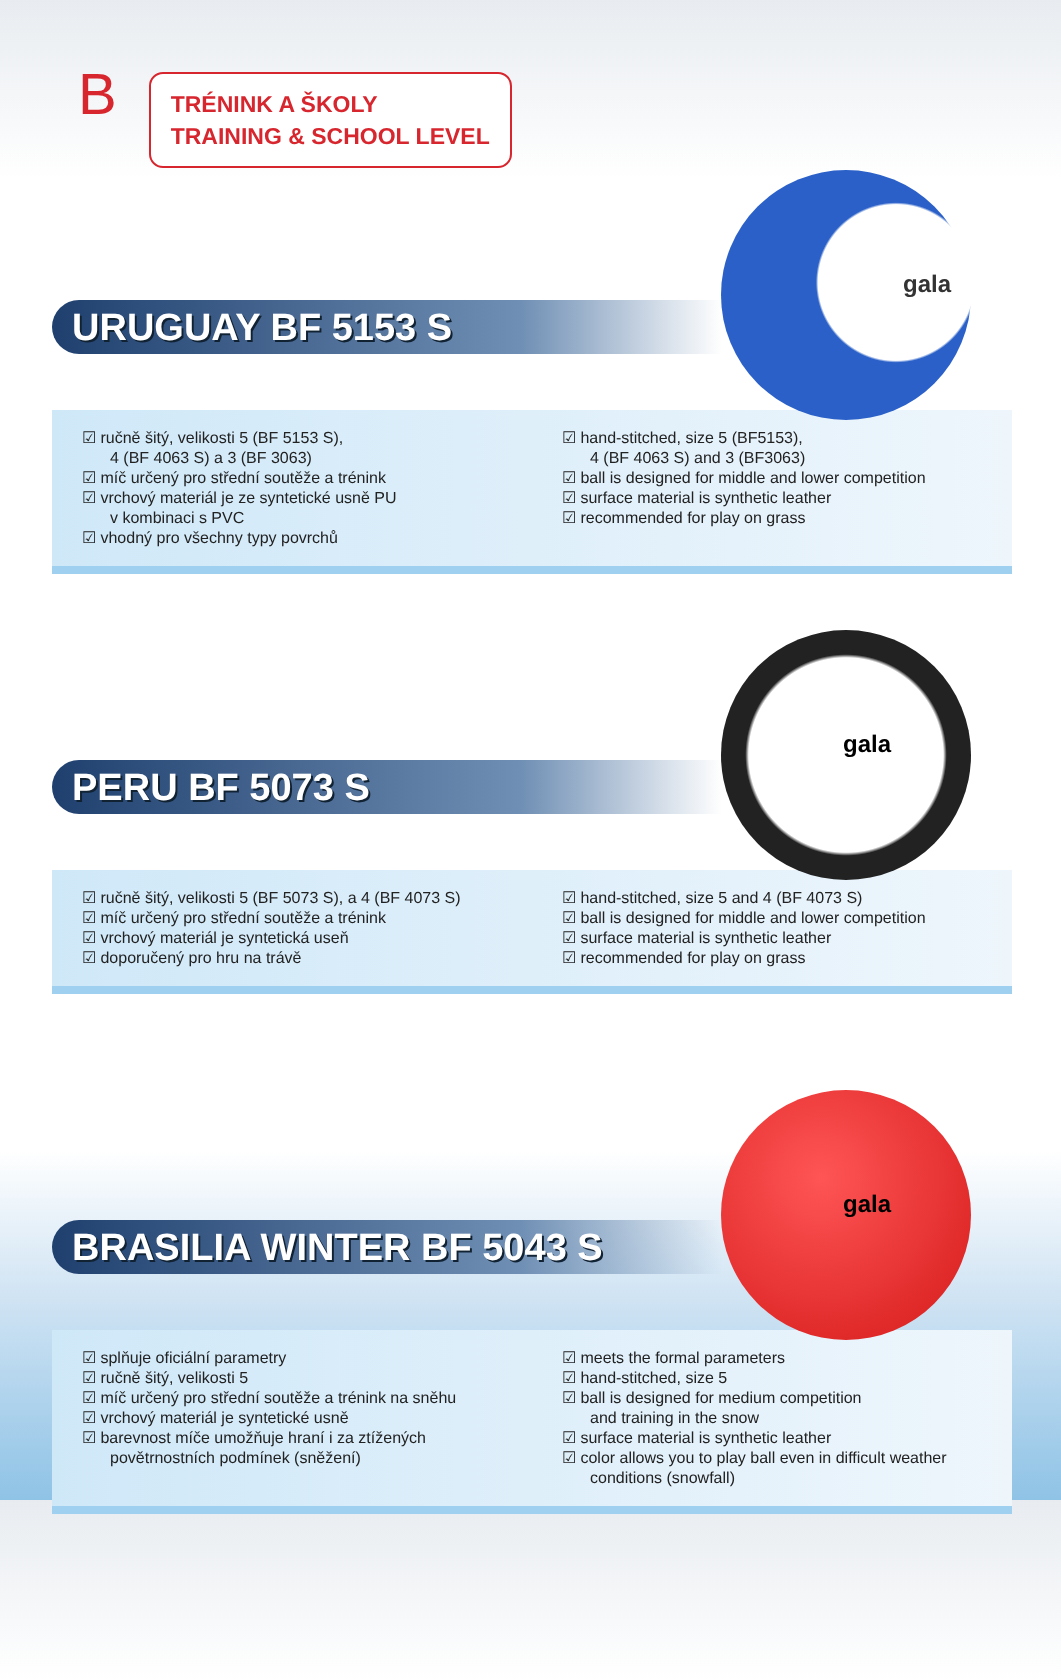B
TRÉNINK A ŠKOLY
TRAINING & SCHOOL LEVEL
gala
URUGUAY BF 5153 S
☑ ručně šitý, velikosti 5 (BF 5153 S),
4 (BF 4063 S) a 3 (BF 3063)
☑ míč určený pro střední soutěže a trénink
☑ vrchový materiál je ze syntetické usně PU
v kombinaci s PVC
☑ vhodný pro všechny typy povrchů
☑ hand-stitched, size 5 (BF5153),
4 (BF 4063 S) and 3 (BF3063)
☑ ball is designed for middle and lower competition
☑ surface material is synthetic leather
☑ recommended for play on grass
gala
PERU BF 5073 S
☑ ručně šitý, velikosti 5 (BF 5073 S), a 4 (BF 4073 S)
☑ míč určený pro střední soutěže a trénink
☑ vrchový materiál je syntetická useň
☑ doporučený pro hru na trávě
☑ hand-stitched, size 5 and 4 (BF 4073 S)
☑ ball is designed for middle and lower competition
☑ surface material is synthetic leather
☑ recommended for play on grass
gala
BRASILIA WINTER BF 5043 S
☑ splňuje oficiální parametry
☑ ručně šitý, velikosti 5
☑ míč určený pro střední soutěže a trénink na sněhu
☑ vrchový materiál je syntetické usně
☑ barevnost míče umožňuje hraní i za ztížených
povětrnostních podmínek (sněžení)
☑ meets the formal parameters
☑ hand-stitched, size 5
☑ ball is designed for medium competition
and training in the snow
☑ surface material is synthetic leather
☑ color allows you to play ball even in difficult weather
conditions (snowfall)